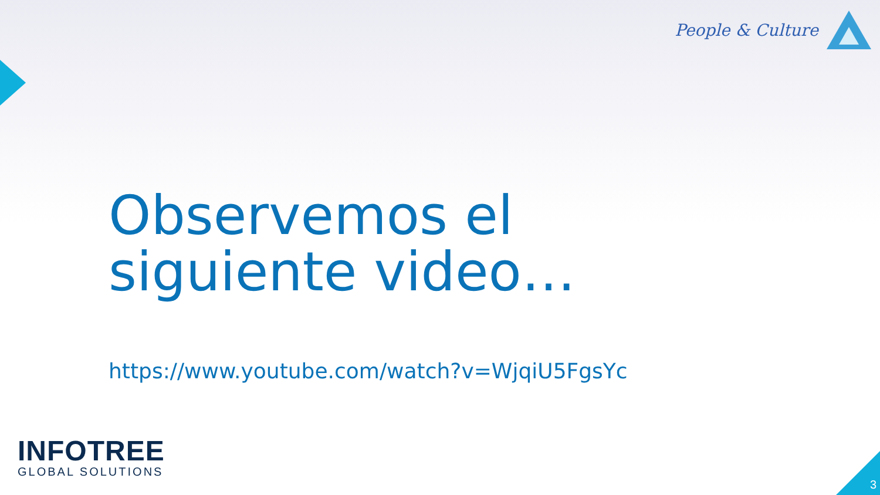People & Culture
Observemos el
siguiente video…
https://www.youtube.com/watch?v=WjqiU5FgsYc
INFOTREE
GLOBAL SOLUTIONS
3